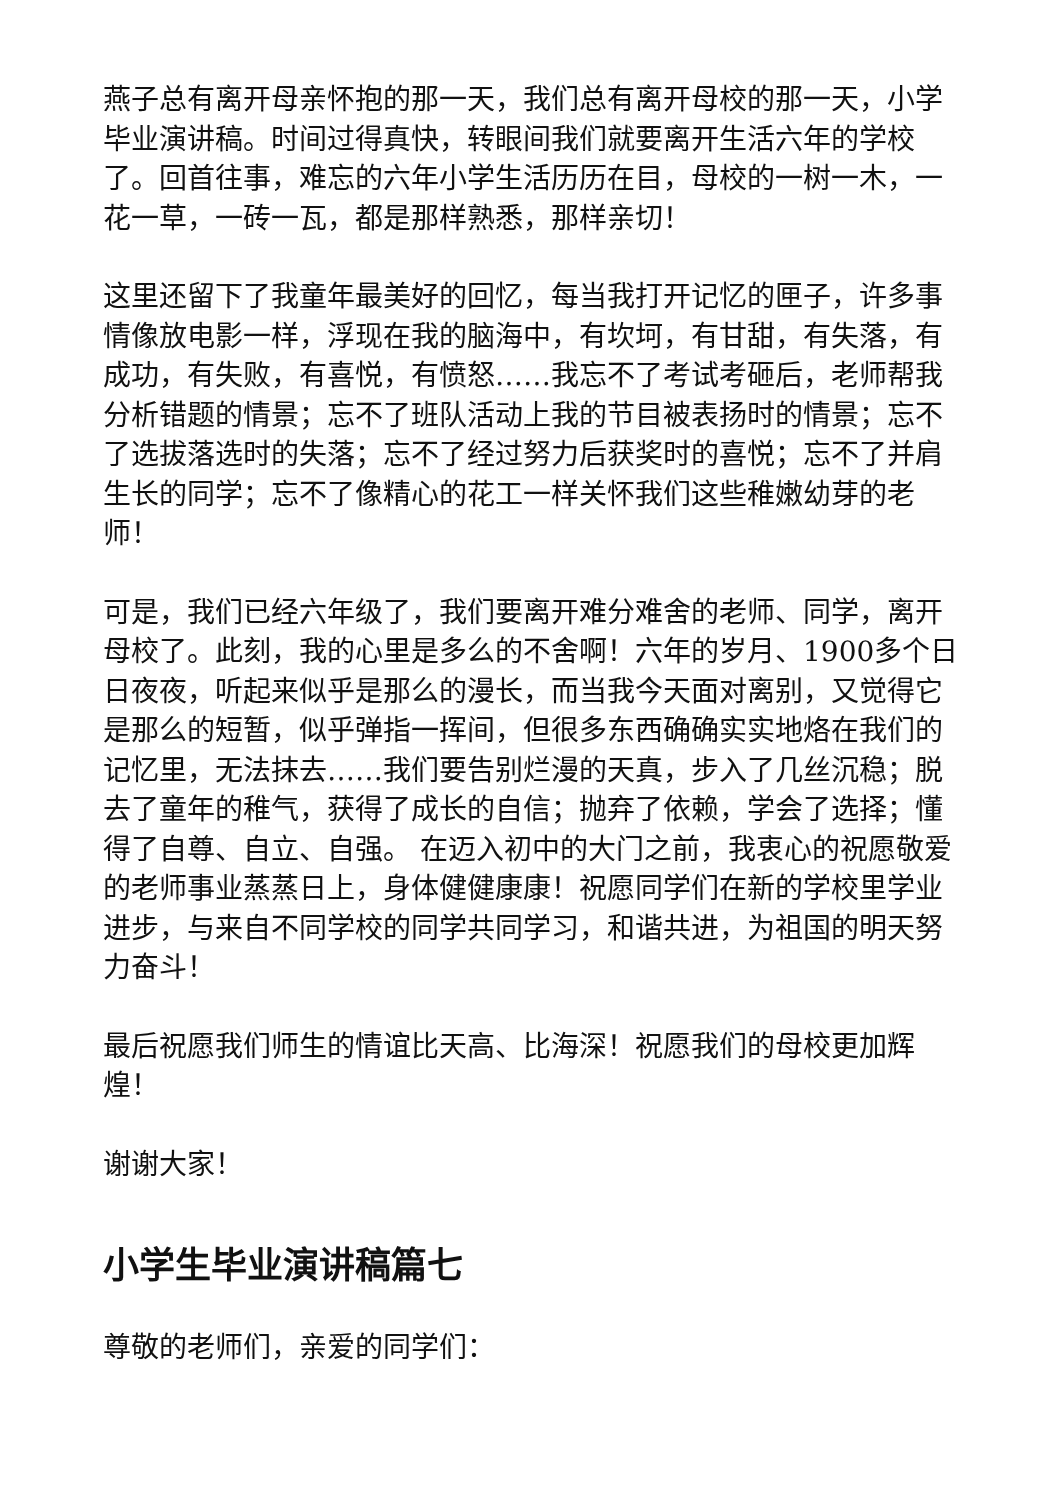燕子总有离开母亲怀抱的那一天，我们总有离开母校的那一天，小学毕业演讲稿。时间过得真快，转眼间我们就要离开生活六年的学校了。回首往事，难忘的六年小学生活历历在目，母校的一树一木，一花一草，一砖一瓦，都是那样熟悉，那样亲切！
这里还留下了我童年最美好的回忆，每当我打开记忆的匣子，许多事情像放电影一样，浮现在我的脑海中，有坎坷，有甘甜，有失落，有成功，有失败，有喜悦，有愤怒……我忘不了考试考砸后，老师帮我分析错题的情景；忘不了班队活动上我的节目被表扬时的情景；忘不了选拔落选时的失落；忘不了经过努力后获奖时的喜悦；忘不了并肩生长的同学；忘不了像精心的花工一样关怀我们这些稚嫩幼芽的老师！
可是，我们已经六年级了，我们要离开难分难舍的老师、同学，离开母校了。此刻，我的心里是多么的不舍啊！六年的岁月、1900多个日日夜夜，听起来似乎是那么的漫长，而当我今天面对离别，又觉得它是那么的短暂，似乎弹指一挥间，但很多东西确确实实地烙在我们的记忆里，无法抹去……我们要告别烂漫的天真，步入了几丝沉稳；脱去了童年的稚气，获得了成长的自信；抛弃了依赖，学会了选择；懂得了自尊、自立、自强。 在迈入初中的大门之前，我衷心的祝愿敬爱的老师事业蒸蒸日上，身体健健康康！祝愿同学们在新的学校里学业进步，与来自不同学校的同学共同学习，和谐共进，为祖国的明天努力奋斗！
最后祝愿我们师生的情谊比天高、比海深！祝愿我们的母校更加辉煌！
谢谢大家！
小学生毕业演讲稿篇七
尊敬的老师们，亲爱的同学们：